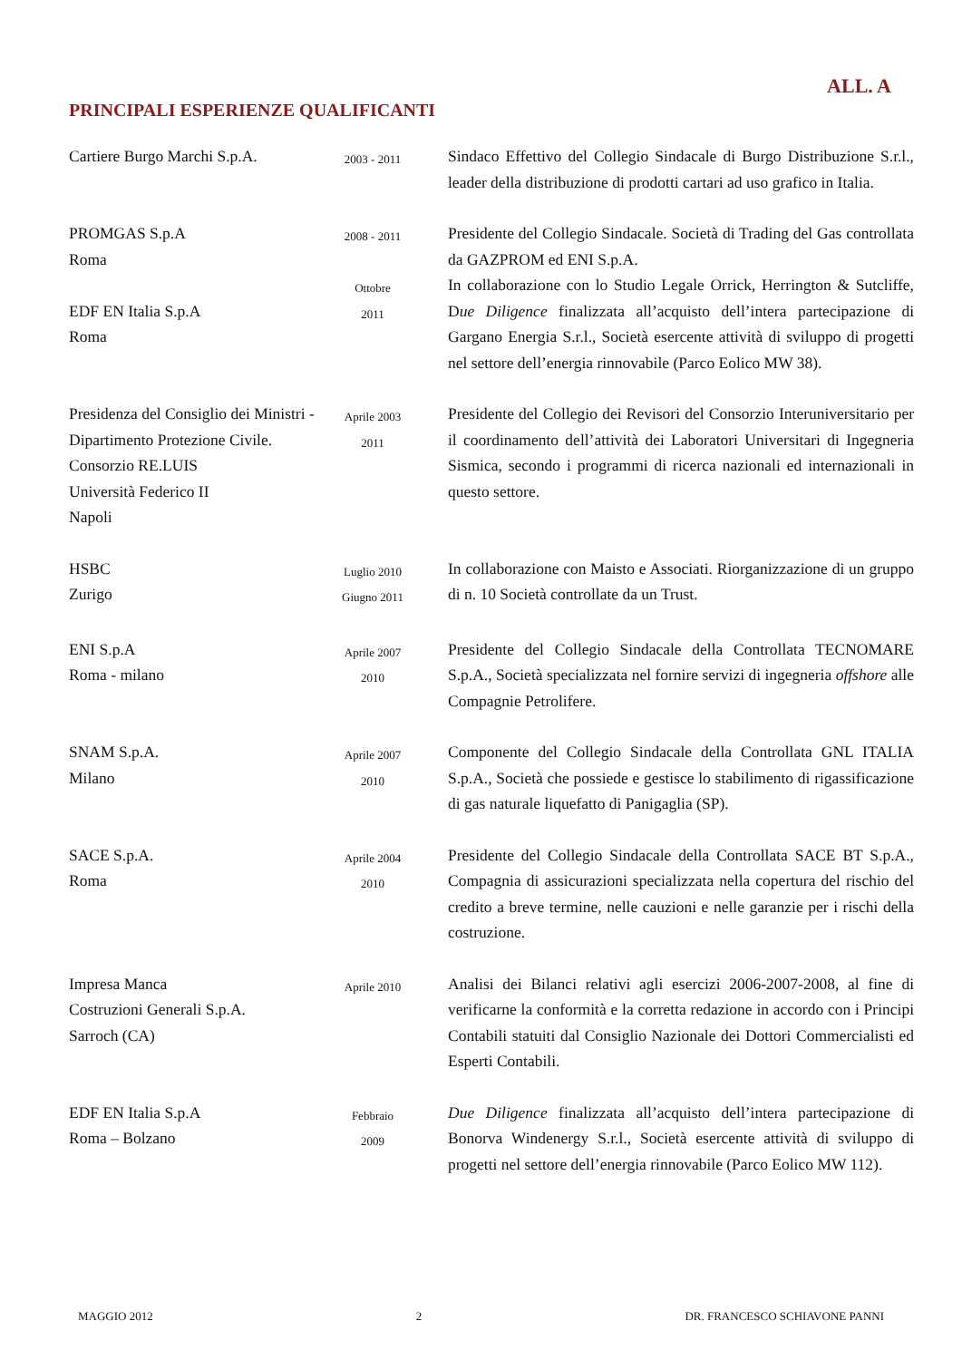ALL. A
PRINCIPALI ESPERIENZE QUALIFICANTI
| Cartiere Burgo Marchi S.p.A. | 2003 - 2011 | Sindaco Effettivo del Collegio Sindacale di Burgo Distribuzione S.r.l., leader della distribuzione di prodotti cartari ad uso grafico in Italia. |
| PROMGAS S.p.A Roma | 2008 - 2011 | Presidente del Collegio Sindacale. Società di Trading del Gas controllata da GAZPROM ed ENI S.p.A. |
| EDF EN Italia S.p.A Roma | Ottobre 2011 | In collaborazione con lo Studio Legale Orrick, Herrington & Sutcliffe, D ue Diligence finalizzata all’acquisto dell’intera partecipazione di Gargano Energia S.r.l., Società esercente attività di sviluppo di progetti nel settore dell’energia rinnovabile (Parco Eolico MW 38). |
| Presidenza del Consiglio dei Ministri - Dipartimento Protezione Civile. Consorzio RE.LUIS Università Federico II Napoli | Aprile 2003 2011 | Presidente del Collegio dei Revisori del Consorzio Interuniversitario per il coordinamento dell’attività dei Laboratori Universitari di Ingegneria Sismica, secondo i programmi di ricerca nazionali ed internazionali in questo settore. |
| HSBC Zurigo | Luglio 2010 Giugno 2011 | In collaborazione con Maisto e Associati. Riorganizzazione di un gruppo di n. 10 Società controllate da un Trust. |
| ENI S.p.A Roma - milano | Aprile 2007 2010 | Presidente del Collegio Sindacale della Controllata TECNOMARE S.p.A., Società specializzata nel fornire servizi di ingegneria offshore alle Compagnie Petrolifere. |
| SNAM S.p.A. Milano | Aprile 2007 2010 | Componente del Collegio Sindacale della Controllata GNL ITALIA S.p.A., Società che possiede e gestisce lo stabilimento di rigassificazione di gas naturale liquefatto di Panigaglia (SP). |
| SACE S.p.A. Roma | Aprile 2004 2010 | Presidente del Collegio Sindacale della Controllata SACE BT S.p.A., Compagnia di assicurazioni specializzata nella copertura del rischio del credito a breve termine, nelle cauzioni e nelle garanzie per i rischi della costruzione. |
| Impresa Manca Costruzioni Generali S.p.A. Sarroch (CA) | Aprile 2010 | Analisi dei Bilanci relativi agli esercizi 2006-2007-2008, al fine di verificarne la conformità e la corretta redazione in accordo con i Principi Contabili statuiti dal Consiglio Nazionale dei Dottori Commercialisti ed Esperti Contabili. |
| EDF EN Italia S.p.A Roma – Bolzano | Febbraio 2009 | Due Diligence finalizzata all’acquisto dell’intera partecipazione di Bonorva Windenergy S.r.l., Società esercente attività di sviluppo di progetti nel settore dell’energia rinnovabile (Parco Eolico MW 112). |
MAGGIO 2012 2 DR. FRANCESCO SCHIAVONE PANNI